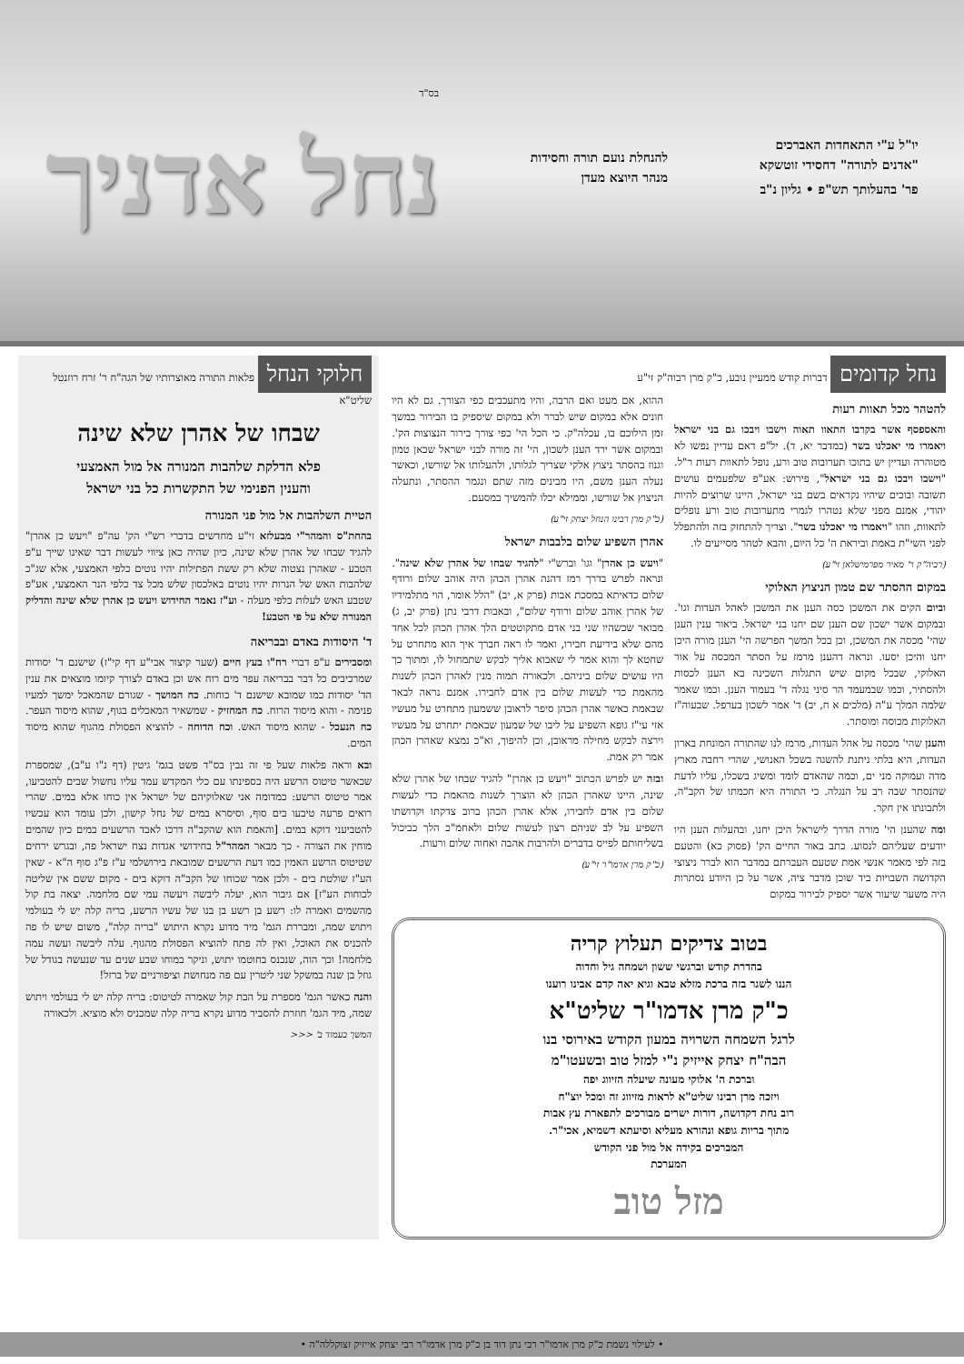יו"ל ע"י התאחדות האברכים
"אדנים לתורה" דחסידי זוטשקא
פר' בהעלותך תש"פ • גליון נ"ב
להנחלת נועם תורה וחסידות
מנהר היוצא מעדן
בס"ד
נחל אדניך
נחל קדומים דברות קודש ממעיין נובע, כ"ק מרן רבוה"ק זי"ע
להטהר מכל תאוות רעות
והאספסף אשר בקרבו התאוו תאוה וישבו ויבכו גם בני ישראל ויאמרו מי יאכלנו בשר (במדבר יא, ד). יל"פ דאם עדיין נפשו לא מטוהרה ועדיין יש בתוכו תערובות טוב ורע, נופל לתאוות רעות ר"ל. "וישבו ויבכו גם בני ישראל", פירוש: אע"פ שלפעמים עושים תשובה ובוכים שיהיו נקראים בשם בני ישראל, היינו שרוצים להיות יהודי, אמנם מפני שלא נטהרו לגמרי מתערובות טוב ורע נופלים לתאוות, וזהו "ויאמרו מי יאכלנו בשר". וצריך להתחזק בזה ולהתפלל לפני השי"ת באמת וביראת ה' כל היום, והבא לטהר מסייעים לו.
(רביה"ק ר' מאיר מפרמישלאן זי"ע)
במקום ההסתר שם טמון הניצוץ האלוקי
וביום הקים את המשכן כסה הענן את המשכן לאהל העדות וגו'. ובמקום אשר ישכון שם הענן שם יחנו בני ישראל. ביאור ענין הענן שהי' מכסה את המשכן, וכן בכל המשך הפרשה הי' הענן מורה היכן יחנו והיכן יסעו. ונראה דהענן מרמז על הסתר המכסה על אור האלוקי, שבכל מקום שיש התגלות השכינה בא הענן לכסות ולהסתיר, וכמו שבמעמד הר סיני נגלה ד' בעמוד הענן. וכמו שאמר שלמה המלך ע"ה (מלכים א ח, יב) ד' אמר לשכון בערפל. שבעוה"ז האלוקות מכוסה ומוסתר.
והענן שהי' מכסה על אהל העדות, מרמז לנו שהתורה המונחת בארון העדות, היא בלתי ניתנת להשגה בשכל האנושי, שהרי רחבה מארץ מדה ועמוקה מני ים, וכמה שהאדם לומד ומשיג בשכלו, עליו לדעת שהנסתר שבה רב על הנגלה. כי התורה היא חכמתו של הקב"ה, ולתבונתו אין חקר.
ומה שהענן הי' מורה הדרך לישראל היכן יחנו, ובהעלות הענן היו יודעים שעליהם לנסוע. כתב באור החיים הק' (פסוק כא) והטעם בזה לפי מאמר אנשי אמת שטעם העברתם במדבר הוא לברר ניצוצי הקדושה השבויות ביד שוכן מדבר ציה, אשר על כן היודע נסתרות היה משער שיעור אשר יספיק לבירור במקום
ההוא, אם מעט ואם הרבה, והיו מתעכבים כפי הצורך. גם לא היו חונים אלא במקום שיש לברר ולא במקום שיספיק בו הבירור במשך זמן הילוכם בו, עכלה"ק. כי הכל הי' כפי צורך בירור הנצוצות הק'. ובמקום אשר ירד הענן לשכון, הי' זה מורה לבני ישראל שכאן טמון וגנוז בהסתר ניצוץ אלקי שצריך לגלותו, ולהעלותו אל שורשו, וכאשר נעלה הענן משם, היו מבינים מזה שתם ונגמר ההסתר, ונתעלה הניצוץ אל שורשו, וממילא יכלו להמשיך במסעם.
(כ"ק מרן רבינו הנחל יצחק זי"ע)
אהרן השפיע שלום בלבבות ישראל
"ויעש כן אהרן" וגו' וברש"י "להגיד שבחו של אהרן שלא שינה". ונראה לפרש בדרך רמז דהנה אהרן הכהן היה אוהב שלום ורודף שלום כדאיתא במסכת אבות (פרק א, יב) "הלל אומר, הוי מתלמידיו של אהרן אוהב שלום ורודף שלום", ובאבות דרבי נתן (פרק יב, ג) מבואר שכשהיו שני בני אדם מתקוטטים הלך אהרן הכהן לכל אחד מהם שלא בידיעת חבירו, ואמר לו ראה חברך איך הוא מתחרט על שחטא לך והוא אמר לי שאבוא אליך לבקש שתמחול לו, ומתוך כך היו עושים שלום ביניהם. ולכאורה תמוה מנין לאהרן הכהן לשנות מהאמת כדי לעשות שלום בין אדם לחבירו. אמנם נראה לבאר שבאמת כאשר אהרן הכהן סיפר לראובן ששמעון מתחרט על מעשיו אזי עי"ז גופא השפיע על ליבו של שמעון שבאמת יתחרט על מעשיו וירצה לבקש מחילה מראובן, וכן להיפוך, וא"כ נמצא שאהרן הכהן אמר רק אמת.
ובזה יש לפרש הכתוב "ויעש כן אהרן" להגיד שבחו של אהרן שלא שינה, היינו שאהרן הכהן לא הוצרך לשנות מהאמת כדי לעשות שלום בין אדם לחבירו, אלא אהרן הכהן ברוב צדקתו וקדושתו השפיע על לב שניהם רצון לעשות שלום ולאחמ"כ הלך כביכול בשליחותם לפייס בדברים ולהרבות אהבה ואחוה שלום ורעות.
(כ"ק מרן אדמו"ר זי"ע)
בטוב צדיקים תעלוץ קריה
בהדרת קודש וברגשי ששון ושמחה גיל וחדוה
הננו לשגר בזה ברכת מזלא טבא וגיא יאה קדם אבינו רוענו
כ"ק מרן אדמו"ר שליט"א
לרגל השמחה השרויה במעון הקודש באירוסי בנו
הבה"ח יצחק אייזיק נ"י למזל טוב ובשעטו"מ
וברכת ה' אלוקי מעונה שיעלה הזיווג יפה
ויזכה מרן רבינו שליט"א לראות מזיווג זה ומכל יוצ"ח
רוב נחת דקדושה, דורות ישרים מבורכים לתפארת עץ אבות
מתוך בריות גופא ונהורא מעליא וסיעתא דשמיא, אכי"ר.
המברכים בקידה אל מול פני הקודש
המערכת
מזל טוב
חלוקי הנחל פלאות התורה מאוצרותיו של הגה"ח ר' זרח רוזנטל שליט"א
שבחו של אהרן שלא שינה
פלא הדלקת שלהבות המנורה אל מול האמצעי
והענין הפנימי של התקשרות כל בני ישראל
הטיית השלהבות אל מול פני המנורה
בהחת"ס והמהר"י מבעלזא זי"ע מחדשים בדברי רש"י הק' עה"פ "ויעש כן אהרן" להגיד שבחו של אהרן שלא שינה, כיון שהיה כאן ציווי לעשות דבר שאינו שייך ע"פ הטבע - שאהרן נצטוה שלא רק ששת הפתילות יהיו נוטים כלפי האמצעי, אלא שג"כ שלהבות האש של הנרות יהיו נוטים באלכסון שלש מכל צד כלפי הנר האמצעי, אע"פ שטבע האש לעלות כלפי מעלה - וע"ז נאמר החידוש ויעש כן אהרן שלא שינה והדליק המנורה שלא על פי הטבע!
ד' היסודות באדם ובבריאה
ומסבירים ע"פ דברי רח"ו בעץ חיים (שער קיצור אבי"ע דף קי"ז) שישנם ד' יסודות שמרכיבים כל דבר בבריאה עפר מים רוח אש וכן באדם לצורך קיומו מוצאים את ענין הד' יסודות כמו שמובא שישנם ד' כוחות. כח המושך - שגורם שהמאכל ימשך למעיו פנימה - והוא מיסוד הרוח. כח המחזיק - שמשאיר המאכלים בגוף, שהוא מיסוד העפר. כח הנעכל - שהוא מיסוד האש. וכח הדוחה - להוציא הפסולת מהגוף שהוא מיסוד המים.
ובא וראה פלאות שעל פי זה נבין בס"ד פשט בגמ' גיטין (דף נ"ו ע"ב), שמספרת שכאשר טיטוס הרשע היה בספינתו עם כלי המקדש עמד עליו נחשול שבים להטביעו, אמר טיטוס הרשע: כמדומה אני שאלוקיהם של ישראל אין כוחו אלא במים. שהרי רואים פרעה טיבעו בים סוף, וסיסרא במים של נחל קישון, ולכן עומד הוא עכשיו להטביעני דוקא במים. [והאמת הוא שהקב"ה דרכו לאבד הרשעים במים כיון שהמים מוחין את הצורה - כך מבאר המהר"ל בחידושי אגדות נצח ישראל פה, ובגרש ירחים שטיטוס הרשע האמין כמו דעת הרשעים שמובאת בירושלמי ע"ז פ"ג סוף ה"א - שאין הע"ז שולטת בים - ולכן אמר שכוחו של הקב"ה דוקא בים - מקום ששם אין שליטה לכוחות הע"ז] אם גיבור הוא, יעלה ליבשה ויעשה עמי שם מלחמה. יצאה בת קול מהשמים ואמרה לו: רשע בן רשע בן בנו של עשיו הרשע, בריה קלה יש לי בעולמי ויתוש שמה, ומבררת הגמ' מיד מדוע נקרא היתוש "בריה קלה", משום שיש לו פה להכניס את האוכל, ואין לה פתח להוציא הפסולת מהגוף. עלה ליבשה ועשה עמה מלחמה! וכך הוה, שנכנס בחוטמו יתוש, וניקר במוחו שבע שנים עד שנעשה בגודל של גוזל בן שנה במשקל שני ליטרין עם פה מנחושת וציפורניים של ברזל!
והנה כאשר הגמ' מספרת על הבת קול שאמרה לטיטוס: בריה קלה יש לי בעולמי ויתוש שמה, מיד הגמ' חוזרת להסביר מדוע נקרא בריה קלה שמכניס ולא מוציא. ולכאורה
המשך בעמוד ב' <<<
• לעילוי נשמת כ"ק מרן אדמו"ר רבי נתן דוד בן כ"ק מרן אדמו"ר רבי יצחק אייזיק זצוקללה"ה •